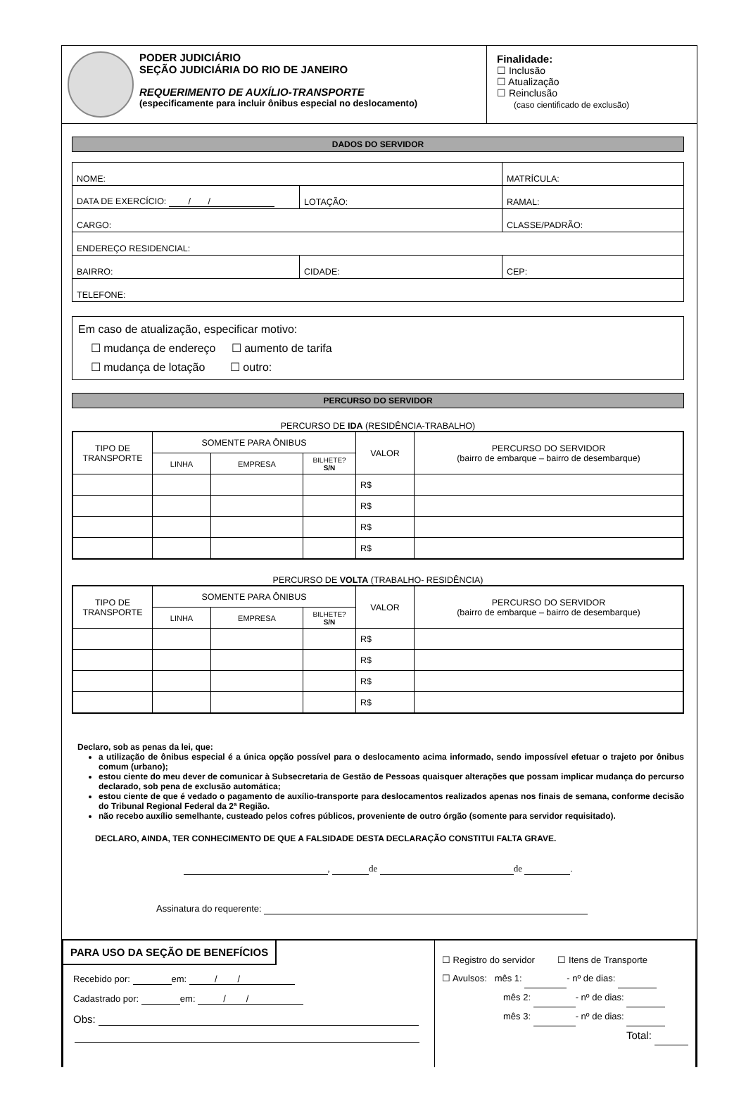PODER JUDICIÁRIO
SEÇÃO JUDICIÁRIA DO RIO DE JANEIRO
REQUERIMENTO DE AUXÍLIO-TRANSPORTE
(especificamente para incluir ônibus especial no deslocamento)
Finalidade:
☐ Inclusão
☐ Atualização
☐ Reinclusão
(caso cientificado de exclusão)
DADOS DO SERVIDOR
| NOME: | | MATRÍCULA: |
| DATA DE EXERCÍCIO: / / | LOTAÇÃO: | RAMAL: |
| CARGO: | | CLASSE/PADRÃO: |
| ENDEREÇO RESIDENCIAL: | | |
| BAIRRO: | CIDADE: | CEP: |
| TELEFONE: | | |
Em caso de atualização, especificar motivo:
☐ mudança de endereço ☐ aumento de tarifa
☐ mudança de lotação ☐ outro:
PERCURSO DO SERVIDOR
PERCURSO DE IDA (RESIDÊNCIA-TRABALHO)
| TIPO DE TRANSPORTE | SOMENTE PARA ÔNIBUS | | | VALOR | PERCURSO DO SERVIDOR (bairro de embarque – bairro de desembarque) |
| --- | --- | --- | --- | --- | --- |
| | LINHA | EMPRESA | BILHETE? S/N | | |
| | | | | R$ | |
| | | | | R$ | |
| | | | | R$ | |
| | | | | R$ | |
PERCURSO DE VOLTA (TRABALHO- RESIDÊNCIA)
| TIPO DE TRANSPORTE | SOMENTE PARA ÔNIBUS | | | VALOR | PERCURSO DO SERVIDOR (bairro de embarque – bairro de desembarque) |
| --- | --- | --- | --- | --- | --- |
| | LINHA | EMPRESA | BILHETE? S/N | | |
| | | | | R$ | |
| | | | | R$ | |
| | | | | R$ | |
| | | | | R$ | |
Declaro, sob as penas da lei, que:
a utilização de ônibus especial é a única opção possível para o deslocamento acima informado, sendo impossível efetuar o trajeto por ônibus comum (urbano);
estou ciente do meu dever de comunicar à Subsecretaria de Gestão de Pessoas quaisquer alterações que possam implicar mudança do percurso declarado, sob pena de exclusão automática;
estou ciente de que é vedado o pagamento de auxílio-transporte para deslocamentos realizados apenas nos finais de semana, conforme decisão do Tribunal Regional Federal da 2ª Região.
não recebo auxílio semelhante, custeado pelos cofres públicos, proveniente de outro órgão (somente para servidor requisitado).
DECLARO, AINDA, TER CONHECIMENTO DE QUE A FALSIDADE DESTA DECLARAÇÃO CONSTITUI FALTA GRAVE.
, de de .
Assinatura do requerente:
PARA USO DA SEÇÃO DE BENEFÍCIOS
Recebido por: em: / /
Cadastrado por: em: / /
Obs:
☐ Registro do servidor ☐ Itens de Transporte
☐ Avulsos: mês 1: - nº de dias:
mês 2: - nº de dias:
mês 3: - nº de dias:
Total: